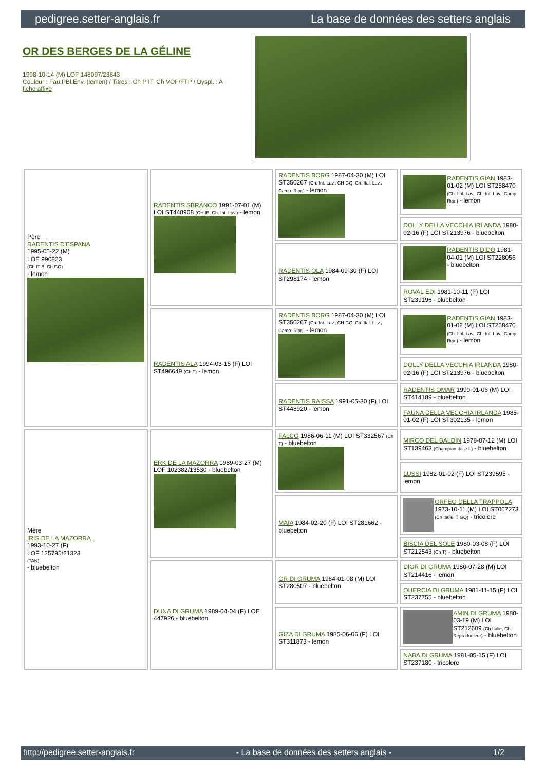pedigree.setter-anglais.fr La base de données des setters anglais
OR DES BERGES DE LA GÉLINE
1998-10-14 (M) LOF 148097/23643
Couleur : Fau.PBl.Env. (lemon) / Titres : Ch P IT, Ch VOF/FTP / Dyspl. : A
fiche affixe
| Père RADENTIS D'ESPANA 1995-05-22 (M) LOE 990823 (Ch IT B, Ch GQ) - lemon | RADENTIS SBRANCO 1991-07-01 (M) LOI ST448908 (CH IB, Ch. Int. Lav.) - lemon | RADENTIS BORG 1987-04-30 (M) LOI ST350267 (Ch. Int. Lav., CH GQ, Ch. Ital. Lav., Camp. Ripr.) - lemon | RADENTIS GIAN 1983-01-02 (M) LOI ST258470 (Ch. Ital. Lav., Ch. Int. Lav., Camp. Ripr.) - lemon |
| | | | DOLLY DELLA VECCHIA IRLANDA 1980-02-16 (F) LOI ST213976 - bluebelton |
| | | RADENTIS OLA 1984-09-30 (F) LOI ST298174 - lemon | RADENTIS DIDO 1981-04-01 (M) LOI ST228056 - bluebelton |
| | | | ROVAL EDI 1981-10-11 (F) LOI ST239196 - bluebelton |
| | RADENTIS ALA 1994-03-15 (F) LOI ST496649 (Ch T) - lemon | RADENTIS BORG 1987-04-30 (M) LOI ST350267 (Ch. Int. Lav., CH GQ, Ch. Ital. Lav., Camp. Ripr.) - lemon | RADENTIS GIAN 1983-01-02 (M) LOI ST258470 (Ch. Ital. Lav., Ch. Int. Lav., Camp. Ripr.) - lemon |
| | | | DOLLY DELLA VECCHIA IRLANDA 1980-02-16 (F) LOI ST213976 - bluebelton |
| | | RADENTIS RAISSA 1991-05-30 (F) LOI ST448920 - lemon | RADENTIS OMAR 1990-01-06 (M) LOI ST414189 - bluebelton |
| | | | FAUNA DELLA VECCHIA IRLANDA 1985-01-02 (F) LOI ST302135 - lemon |
| Mère IRIS DE LA MAZORRA 1993-10-27 (F) LOF 125795/21323 (TAN) - bluebelton | ERK DE LA MAZORRA 1989-03-27 (M) LOF 102382/13530 - bluebelton | FALCO 1986-06-11 (M) LOI ST332567 (Ch T) - bluebelton | MIRCO DEL BALDIN 1978-07-12 (M) LOI ST139463 (Champion Italie L) - bluebelton |
| | | | LUSSI 1982-01-02 (F) LOI ST239595 - lemon |
| | | MAIA 1984-02-20 (F) LOI ST281662 - bluebelton | ORFEO DELLA TRAPPOLA 1973-10-11 (M) LOI ST067273 (Ch Italie, T GQ) - tricolore |
| | | | BISCIA DEL SOLE 1980-03-08 (F) LOI ST212543 (Ch T) - bluebelton |
| | DUNA DI GRUMA 1989-04-04 (F) LOE 447926 - bluebelton | OR DI GRUMA 1984-01-08 (M) LOI ST280507 - bluebelton | DIOR DI GRUMA 1980-07-28 (M) LOI ST214416 - lemon |
| | | | QUERCIA DI GRUMA 1981-11-15 (F) LOI ST237755 - bluebelton |
| | | GIZA DI GRUMA 1985-06-06 (F) LOI ST311873 - lemon | AMIN DI GRUMA 1980-03-19 (M) LOI ST212609 (Ch Italie, Ch Reproducteur) - bluebelton |
| | | | NABA DI GRUMA 1981-05-15 (F) LOI ST237180 - tricolore |
http://pedigree.setter-anglais.fr - La base de données des setters anglais - 1/2